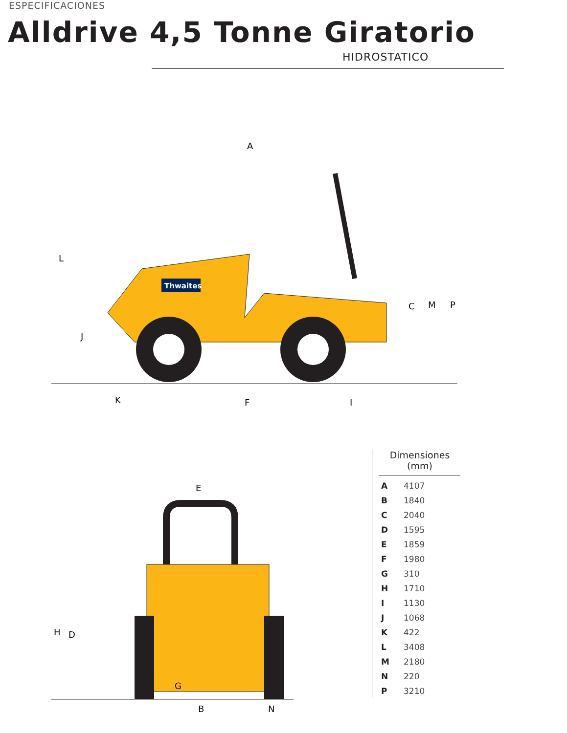ESPECIFICACIONES
Alldrive 4,5 Tonne Giratorio
HIDROSTATICO
Thwaites
A
L
J
K
F
I
C
M
P
E
H
D
G
B
N
Dimensiones
(mm)
| A | 4107 |
| B | 1840 |
| C | 2040 |
| D | 1595 |
| E | 1859 |
| F | 1980 |
| G | 310 |
| H | 1710 |
| I | 1130 |
| J | 1068 |
| K | 422 |
| L | 3408 |
| M | 2180 |
| N | 220 |
| P | 3210 |